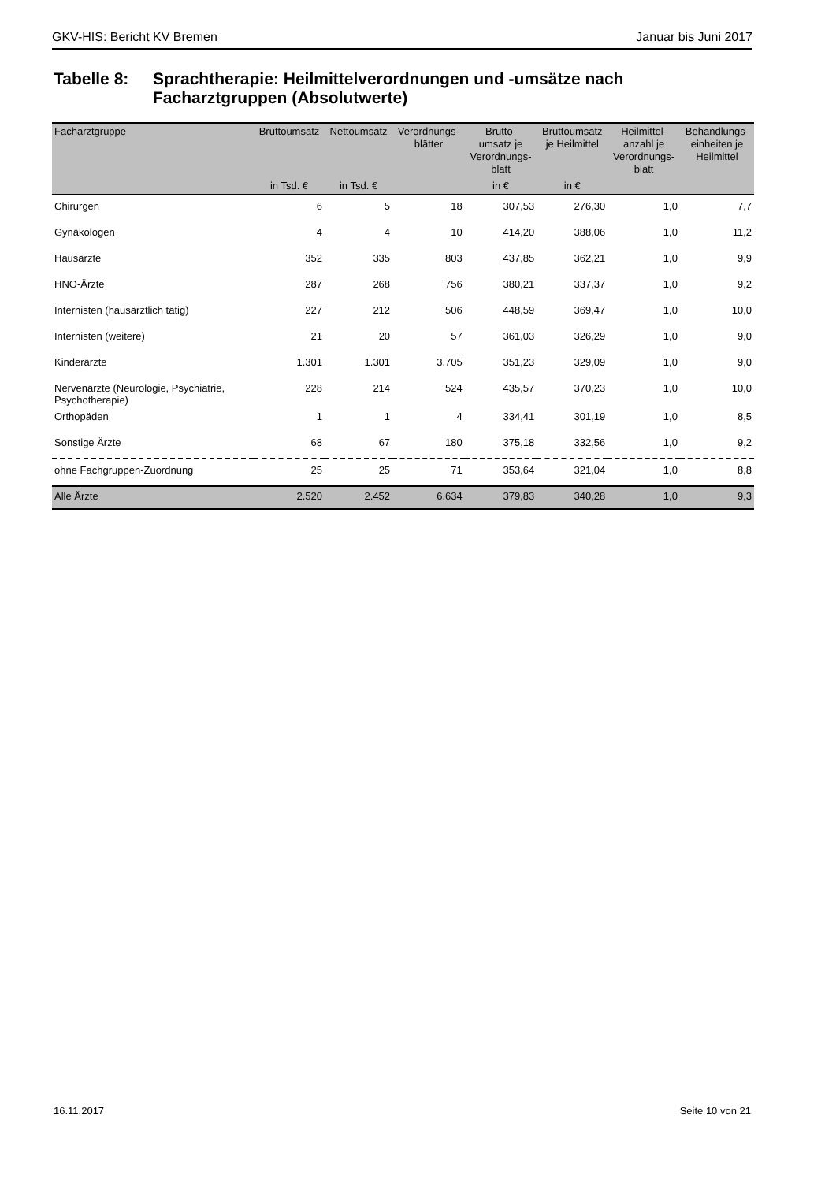GKV-HIS: Bericht KV Bremen Januar bis Juni 2017
Tabelle 8: Sprachtherapie: Heilmittelverordnungen und -umsätze nach
Facharztgruppen (Absolutwerte)
| Facharztgruppe | Bruttoumsatz | Nettoumsatz | Verordnungs- blätter | Brutto- umsatz je Verordnungs- blatt | Bruttoumsatz je Heilmittel | Heilmittel- anzahl je Verordnungs- blatt | Behandlungs- einheiten je Heilmittel |
| --- | --- | --- | --- | --- | --- | --- | --- |
| | in Tsd. € | in Tsd. € | | in € | in € | | |
| Chirurgen | 6 | 5 | 18 | 307,53 | 276,30 | 1,0 | 7,7 |
| Gynäkologen | 4 | 4 | 10 | 414,20 | 388,06 | 1,0 | 11,2 |
| Hausärzte | 352 | 335 | 803 | 437,85 | 362,21 | 1,0 | 9,9 |
| HNO-Ärzte | 287 | 268 | 756 | 380,21 | 337,37 | 1,0 | 9,2 |
| Internisten (hausärztlich tätig) | 227 | 212 | 506 | 448,59 | 369,47 | 1,0 | 10,0 |
| Internisten (weitere) | 21 | 20 | 57 | 361,03 | 326,29 | 1,0 | 9,0 |
| Kinderärzte | 1.301 | 1.301 | 3.705 | 351,23 | 329,09 | 1,0 | 9,0 |
| Nervenärzte (Neurologie, Psychiatrie, Psychotherapie) | 228 | 214 | 524 | 435,57 | 370,23 | 1,0 | 10,0 |
| Orthopäden | 1 | 1 | 4 | 334,41 | 301,19 | 1,0 | 8,5 |
| Sonstige Ärzte | 68 | 67 | 180 | 375,18 | 332,56 | 1,0 | 9,2 |
| ohne Fachgruppen-Zuordnung | 25 | 25 | 71 | 353,64 | 321,04 | 1,0 | 8,8 |
| Alle Ärzte | 2.520 | 2.452 | 6.634 | 379,83 | 340,28 | 1,0 | 9,3 |
16.11.2017 Seite 10 von 21